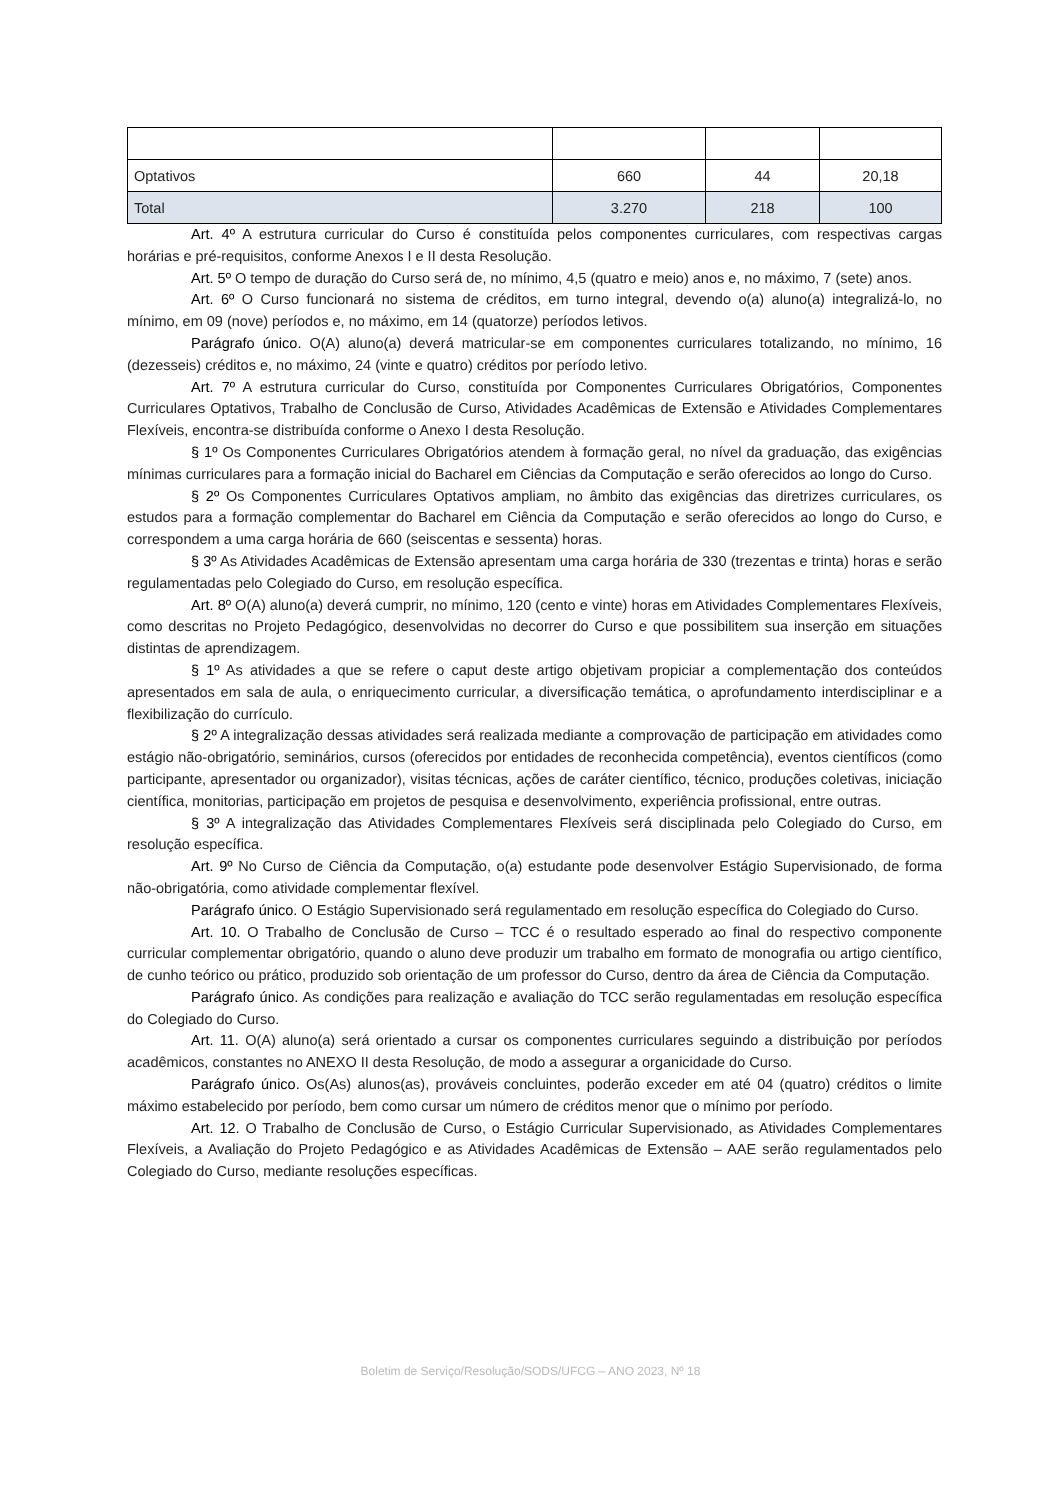| Optativos | 660 | 44 | 20,18 |
| Total | 3.270 | 218 | 100 |
Art. 4º A estrutura curricular do Curso é constituída pelos componentes curriculares, com respectivas cargas horárias e pré-requisitos, conforme Anexos I e II desta Resolução.
Art. 5º O tempo de duração do Curso será de, no mínimo, 4,5 (quatro e meio) anos e, no máximo, 7 (sete) anos.
Art. 6º O Curso funcionará no sistema de créditos, em turno integral, devendo o(a) aluno(a) integralizá-lo, no mínimo, em 09 (nove) períodos e, no máximo, em 14 (quatorze) períodos letivos.
Parágrafo único. O(A) aluno(a) deverá matricular-se em componentes curriculares totalizando, no mínimo, 16 (dezesseis) créditos e, no máximo, 24 (vinte e quatro) créditos por período letivo.
Art. 7º A estrutura curricular do Curso, constituída por Componentes Curriculares Obrigatórios, Componentes Curriculares Optativos, Trabalho de Conclusão de Curso, Atividades Acadêmicas de Extensão e Atividades Complementares Flexíveis, encontra-se distribuída conforme o Anexo I desta Resolução.
§ 1º Os Componentes Curriculares Obrigatórios atendem à formação geral, no nível da graduação, das exigências mínimas curriculares para a formação inicial do Bacharel em Ciências da Computação e serão oferecidos ao longo do Curso.
§ 2º Os Componentes Curriculares Optativos ampliam, no âmbito das exigências das diretrizes curriculares, os estudos para a formação complementar do Bacharel em Ciência da Computação e serão oferecidos ao longo do Curso, e correspondem a uma carga horária de 660 (seiscentas e sessenta) horas.
§ 3º As Atividades Acadêmicas de Extensão apresentam uma carga horária de 330 (trezentas e trinta) horas e serão regulamentadas pelo Colegiado do Curso, em resolução específica.
Art. 8º O(A) aluno(a) deverá cumprir, no mínimo, 120 (cento e vinte) horas em Atividades Complementares Flexíveis, como descritas no Projeto Pedagógico, desenvolvidas no decorrer do Curso e que possibilitem sua inserção em situações distintas de aprendizagem.
§ 1º As atividades a que se refere o caput deste artigo objetivam propiciar a complementação dos conteúdos apresentados em sala de aula, o enriquecimento curricular, a diversificação temática, o aprofundamento interdisciplinar e a flexibilização do currículo.
§ 2º A integralização dessas atividades será realizada mediante a comprovação de participação em atividades como estágio não-obrigatório, seminários, cursos (oferecidos por entidades de reconhecida competência), eventos científicos (como participante, apresentador ou organizador), visitas técnicas, ações de caráter científico, técnico, produções coletivas, iniciação científica, monitorias, participação em projetos de pesquisa e desenvolvimento, experiência profissional, entre outras.
§ 3º A integralização das Atividades Complementares Flexíveis será disciplinada pelo Colegiado do Curso, em resolução específica.
Art. 9º No Curso de Ciência da Computação, o(a) estudante pode desenvolver Estágio Supervisionado, de forma não-obrigatória, como atividade complementar flexível.
Parágrafo único. O Estágio Supervisionado será regulamentado em resolução específica do Colegiado do Curso.
Art. 10. O Trabalho de Conclusão de Curso – TCC é o resultado esperado ao final do respectivo componente curricular complementar obrigatório, quando o aluno deve produzir um trabalho em formato de monografia ou artigo científico, de cunho teórico ou prático, produzido sob orientação de um professor do Curso, dentro da área de Ciência da Computação.
Parágrafo único. As condições para realização e avaliação do TCC serão regulamentadas em resolução específica do Colegiado do Curso.
Art. 11. O(A) aluno(a) será orientado a cursar os componentes curriculares seguindo a distribuição por períodos acadêmicos, constantes no ANEXO II desta Resolução, de modo a assegurar a organicidade do Curso.
Parágrafo único. Os(As) alunos(as), prováveis concluintes, poderão exceder em até 04 (quatro) créditos o limite máximo estabelecido por período, bem como cursar um número de créditos menor que o mínimo por período.
Art. 12. O Trabalho de Conclusão de Curso, o Estágio Curricular Supervisionado, as Atividades Complementares Flexíveis, a Avaliação do Projeto Pedagógico e as Atividades Acadêmicas de Extensão – AAE serão regulamentados pelo Colegiado do Curso, mediante resoluções específicas.
Boletim de Serviço/Resolução/SODS/UFCG – ANO 2023, Nº 18